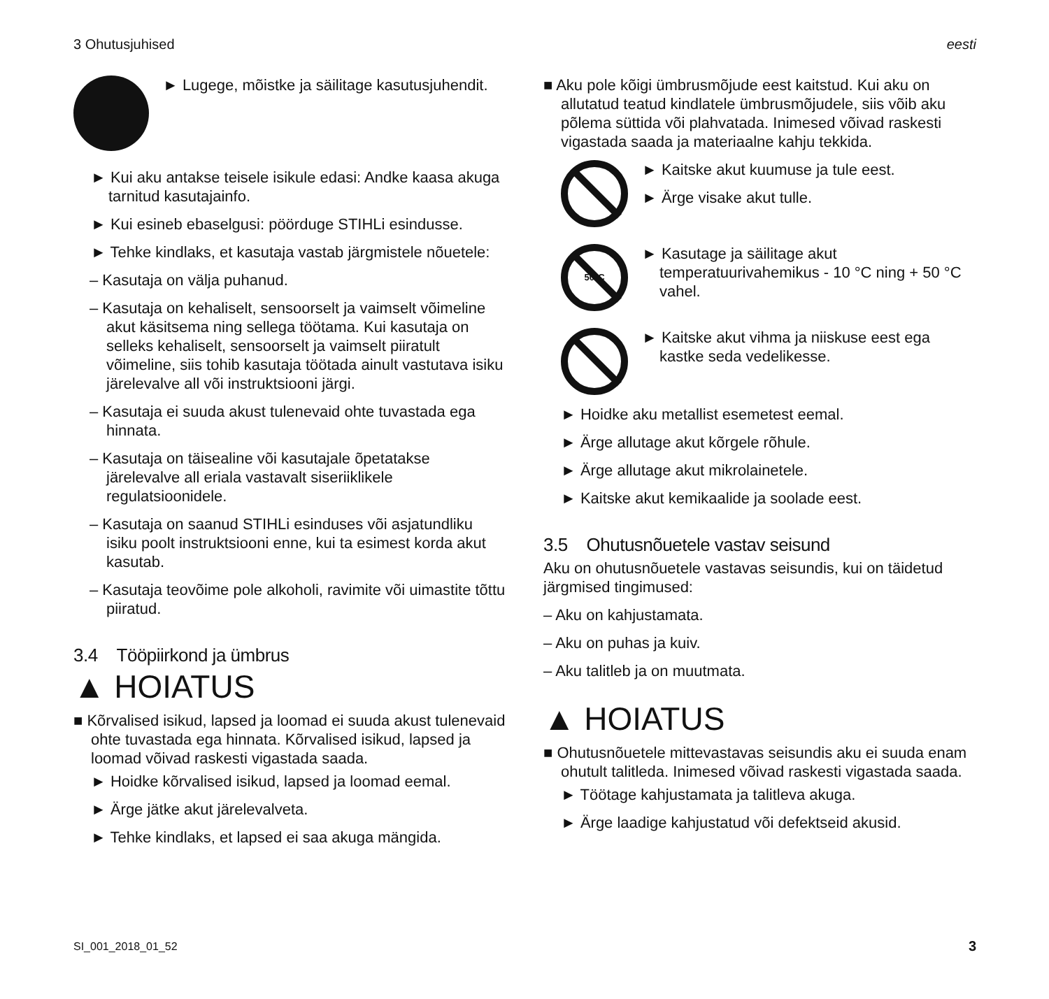3 Ohutusjuhised eesti
► Lugege, mõistke ja säilitage kasutusjuhendit.
► Kui aku antakse teisele isikule edasi: Andke kaasa akuga tarnitud kasutajainfo.
► Kui esineb ebaselgusi: pöörduge STIHLi esindusse.
► Tehke kindlaks, et kasutaja vastab järgmistele nõuetele:
– Kasutaja on välja puhanud.
– Kasutaja on kehaliselt, sensoorselt ja vaimselt võimeline akut käsitsema ning sellega töötama. Kui kasutaja on selleks kehaliselt, sensoorselt ja vaimselt piiratult võimeline, siis tohib kasutaja töötada ainult vastutava isiku järelevalve all või instruktsiooni järgi.
– Kasutaja ei suuda akust tulenevaid ohte tuvastada ega hinnata.
– Kasutaja on täisealine või kasutajale õpetatakse järelevalve all eriala vastavalt siseriiklikele regulatsioonidele.
– Kasutaja on saanud STIHLi esinduses või asjatundliku isiku poolt instruktsiooni enne, kui ta esimest korda akut kasutab.
– Kasutaja teovõime pole alkoholi, ravimite või uimastite tõttu piiratud.
3.4 Tööpiirkond ja ümbrus
▲ HOIATUS
■ Kõrvalised isikud, lapsed ja loomad ei suuda akust tulenevaid ohte tuvastada ega hinnata. Kõrvalised isikud, lapsed ja loomad võivad raskesti vigastada saada.
► Hoidke kõrvalised isikud, lapsed ja loomad eemal.
► Ärge jätke akut järelevalveta.
► Tehke kindlaks, et lapsed ei saa akuga mängida.
■ Aku pole kõigi ümbrusmõjude eest kaitstud. Kui aku on allutatud teatud kindlatele ümbrusmõjudele, siis võib aku põlema süttida või plahvatada. Inimesed võivad raskesti vigastada saada ja materiaalne kahju tekkida.
► Kaitske akut kuumuse ja tule eest.
► Ärge visake akut tulle.
50°C
► Kasutage ja säilitage akut temperatuurivahemikus - 10 °C ning + 50 °C vahel.
► Kaitske akut vihma ja niiskuse eest ega kastke seda vedelikesse.
► Hoidke aku metallist esemetest eemal.
► Ärge allutage akut kõrgele rõhule.
► Ärge allutage akut mikrolainetele.
► Kaitske akut kemikaalide ja soolade eest.
3.5 Ohutusnõuetele vastav seisund
Aku on ohutusnõuetele vastavas seisundis, kui on täidetud järgmised tingimused:
– Aku on kahjustamata.
– Aku on puhas ja kuiv.
– Aku talitleb ja on muutmata.
▲ HOIATUS
■ Ohutusnõuetele mittevastavas seisundis aku ei suuda enam ohutult talitleda. Inimesed võivad raskesti vigastada saada.
► Töötage kahjustamata ja talitleva akuga.
► Ärge laadige kahjustatud või defektseid akusid.
SI_001_2018_01_52 3